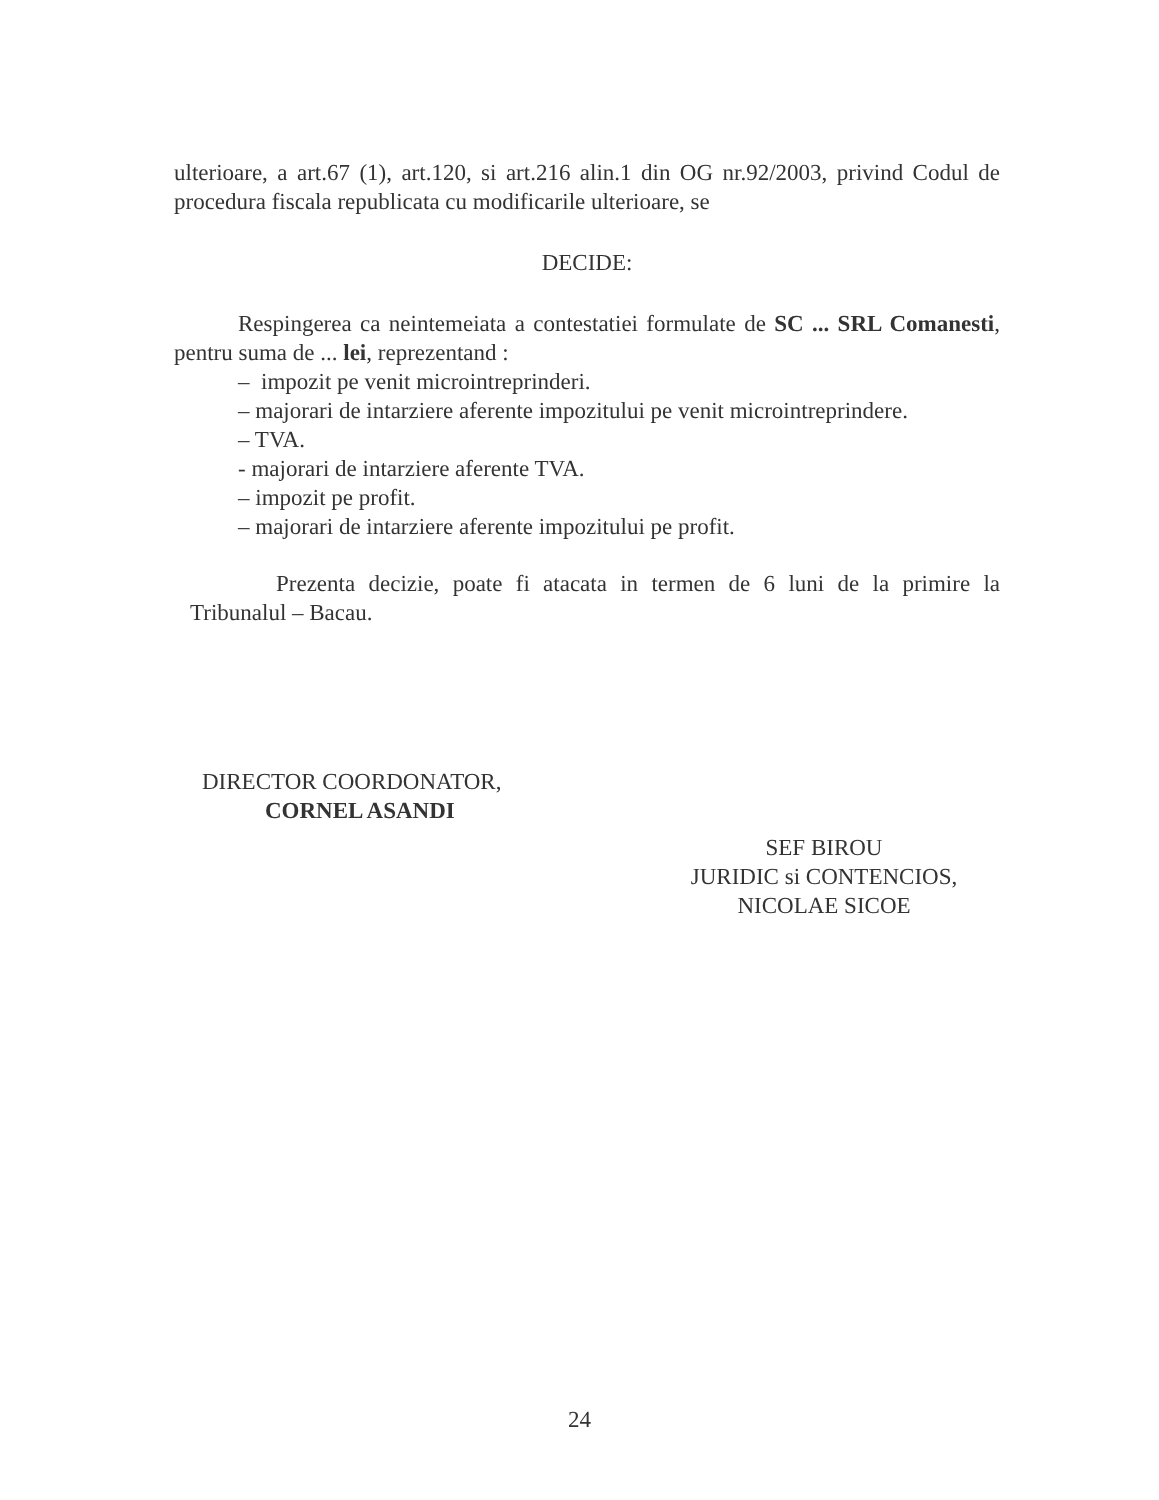ulterioare, a art.67 (1), art.120, si art.216 alin.1 din OG nr.92/2003, privind Codul de procedura fiscala republicata cu modificarile ulterioare, se
DECIDE:
Respingerea ca neintemeiata a contestatiei formulate de SC ... SRL Comanesti, pentru suma de ... lei, reprezentand :
– impozit pe venit microintreprinderi.
– majorari de intarziere aferente impozitului pe venit microintreprindere.
– TVA.
- majorari de intarziere aferente TVA.
– impozit pe profit.
– majorari de intarziere aferente impozitului pe profit.
Prezenta decizie, poate fi atacata in termen de 6 luni de la primire la Tribunalul – Bacau.
DIRECTOR COORDONATOR,
CORNEL ASANDI
SEF BIROU
JURIDIC si CONTENCIOS,
NICOLAE SICOE
24